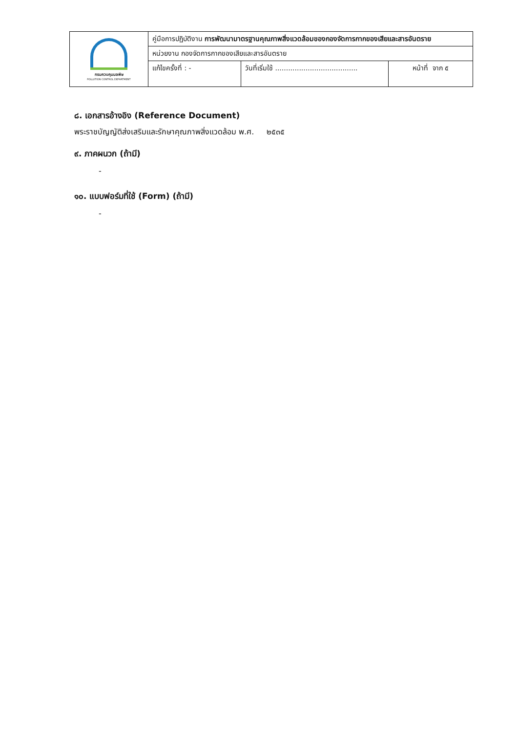| กรมควบคุมมลพิษ POLLUTION CONTROL DEPARTMENT | คู่มือการปฏิบัติงาน การพัฒนามาตรฐานคุณภาพสิ่งแวดล้อมของกองจัดการกากของเสียและสารอันตราย | | |
| | หน่วยงาน กองจัดการกากของเสียและสารอันตราย | | |
| | แก้ไขครั้งที่ : - | วันที่เริ่มใช้ ...................................... | หน้าที่ จาก ๕ |
๘. เอกสารอ้างอิง (Reference Document)
พระราชบัญญัติส่งเสริมและรักษาคุณภาพสิ่งแวดล้อม พ.ศ. ๒๕๓๕
๙. ภาคผนวก (ถ้ามี)
-
๑๐. แบบฟอร์มที่ใช้ (Form) (ถ้ามี)
-